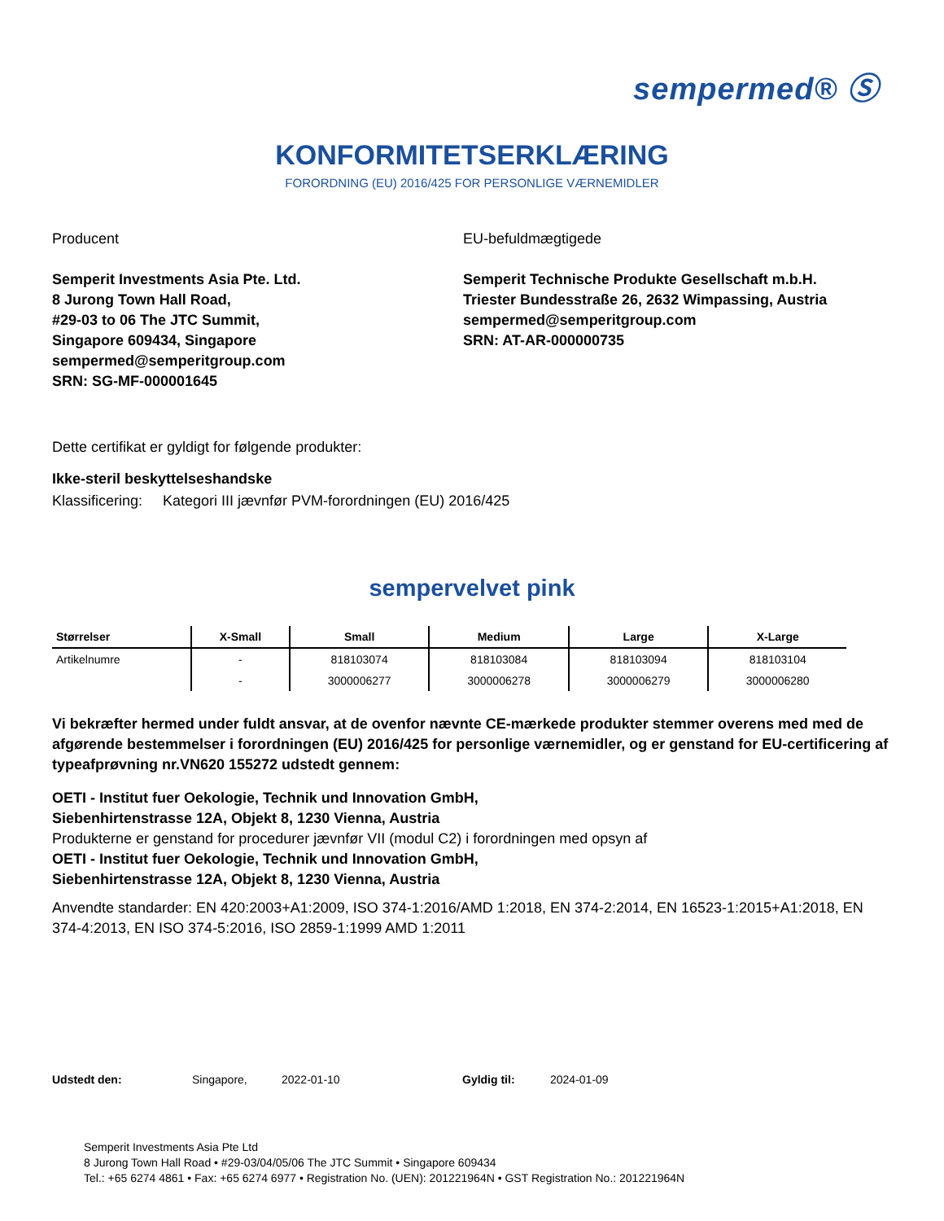sempermed® Ⓢ
KONFORMITETSERKLÆRING
FORORDNING (EU) 2016/425 FOR PERSONLIGE VÆRNEMIDLER
Producent
Semperit Investments Asia Pte. Ltd.
8 Jurong Town Hall Road,
#29-03 to 06 The JTC Summit,
Singapore 609434, Singapore
sempermed@semperitgroup.com
SRN: SG-MF-000001645
EU-befuldmægtigede
Semperit Technische Produkte Gesellschaft m.b.H.
Triester Bundesstraße 26, 2632 Wimpassing, Austria
sempermed@semperitgroup.com
SRN: AT-AR-000000735
Dette certifikat er gyldigt for følgende produkter:
Ikke-steril beskyttelseshandske
Klassificering: Kategori III jævnfør PVM-forordningen (EU) 2016/425
sempervelvet pink
| Størrelser | X-Small | Small | Medium | Large | X-Large |
| --- | --- | --- | --- | --- | --- |
| Artikelnumre | - | 818103074 | 818103084 | 818103094 | 818103104 |
| | - | 3000006277 | 3000006278 | 3000006279 | 3000006280 |
Vi bekræfter hermed under fuldt ansvar, at de ovenfor nævnte CE-mærkede produkter stemmer overens med med de afgørende bestemmelser i forordningen (EU) 2016/425 for personlige værnemidler, og er genstand for EU-certificering af typeafprøvning nr.VN620 155272 udstedt gennem:
OETI - Institut fuer Oekologie, Technik und Innovation GmbH,
Siebenhirtenstrasse 12A, Objekt 8, 1230 Vienna, Austria
Produkterne er genstand for procedurer jævnfør VII (modul C2) i forordningen med opsyn af
OETI - Institut fuer Oekologie, Technik und Innovation GmbH,
Siebenhirtenstrasse 12A, Objekt 8, 1230 Vienna, Austria
Anvendte standarder: EN 420:2003+A1:2009, ISO 374-1:2016/AMD 1:2018, EN 374-2:2014, EN 16523-1:2015+A1:2018, EN 374-4:2013, EN ISO 374-5:2016, ISO 2859-1:1999 AMD 1:2011
Udstedt den: Singapore, 2022-01-10 Gyldig til: 2024-01-09
Semperit Investments Asia Pte Ltd
8 Jurong Town Hall Road • #29-03/04/05/06 The JTC Summit • Singapore 609434
Tel.: +65 6274 4861 • Fax: +65 6274 6977 • Registration No. (UEN): 201221964N • GST Registration No.: 201221964N